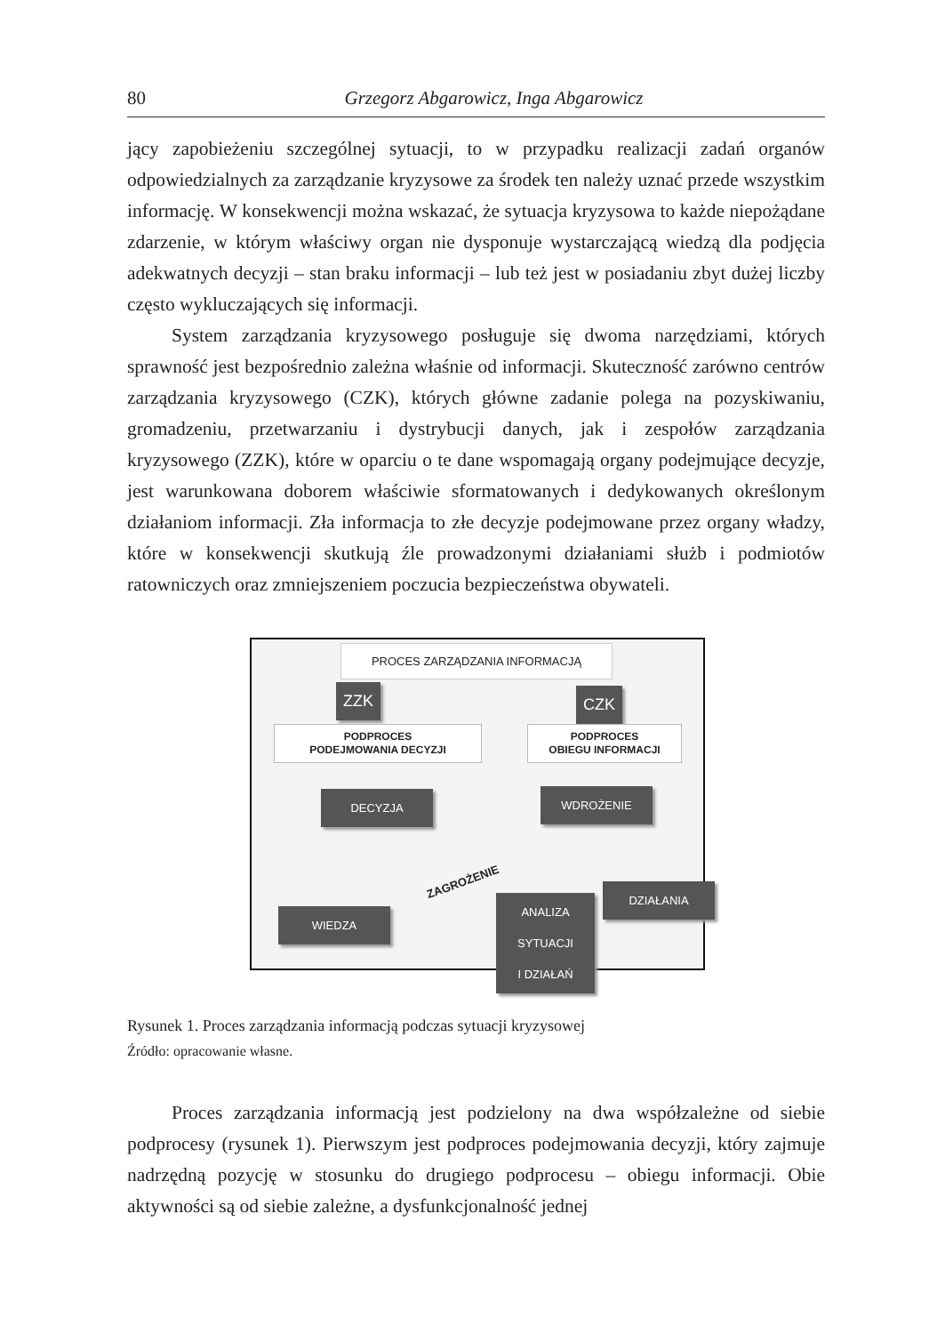80 Grzegorz Abgarowicz, Inga Abgarowicz
jący zapobieżeniu szczególnej sytuacji, to w przypadku realizacji zadań organów odpowiedzialnych za zarządzanie kryzysowe za środek ten należy uznać przede wszystkim informację. W konsekwencji można wskazać, że sytuacja kryzysowa to każde niepożądane zdarzenie, w którym właściwy organ nie dysponuje wystarczającą wiedzą dla podjęcia adekwatnych decyzji – stan braku informacji – lub też jest w posiadaniu zbyt dużej liczby często wykluczających się informacji.
System zarządzania kryzysowego posługuje się dwoma narzędziami, których sprawność jest bezpośrednio zależna właśnie od informacji. Skuteczność zarówno centrów zarządzania kryzysowego (CZK), których główne zadanie polega na pozyskiwaniu, gromadzeniu, przetwarzaniu i dystrybucji danych, jak i zespołów zarządzania kryzysowego (ZZK), które w oparciu o te dane wspomagają organy podejmujące decyzje, jest warunkowana doborem właściwie sformatowanych i dedykowanych określonym działaniom informacji. Zła informacja to złe decyzje podejmowane przez organy władzy, które w konsekwencji skutkują źle prowadzonymi działaniami służb i podmiotów ratowniczych oraz zmniejszeniem poczucia bezpieczeństwa obywateli.
PROCES ZARZĄDZANIA INFORMACJĄ
ZZK CZK
PODPROCES
PODEJMOWANIA DECYZJI
PODPROCES
OBIEGU INFORMACJI
DECYZJA WDROŻENIE
ZAGROŻENIE
DZIAŁANIA
WIEDZA
ANALIZA
SYTUACJI
I DZIAŁAŃ
Rysunek 1. Proces zarządzania informacją podczas sytuacji kryzysowej
Źródło: opracowanie własne.
Proces zarządzania informacją jest podzielony na dwa współzależne od siebie podprocesy (rysunek 1). Pierwszym jest podproces podejmowania decyzji, który zajmuje nadrzędną pozycję w stosunku do drugiego podprocesu – obiegu informacji. Obie aktywności są od siebie zależne, a dysfunkcjonalność jednej